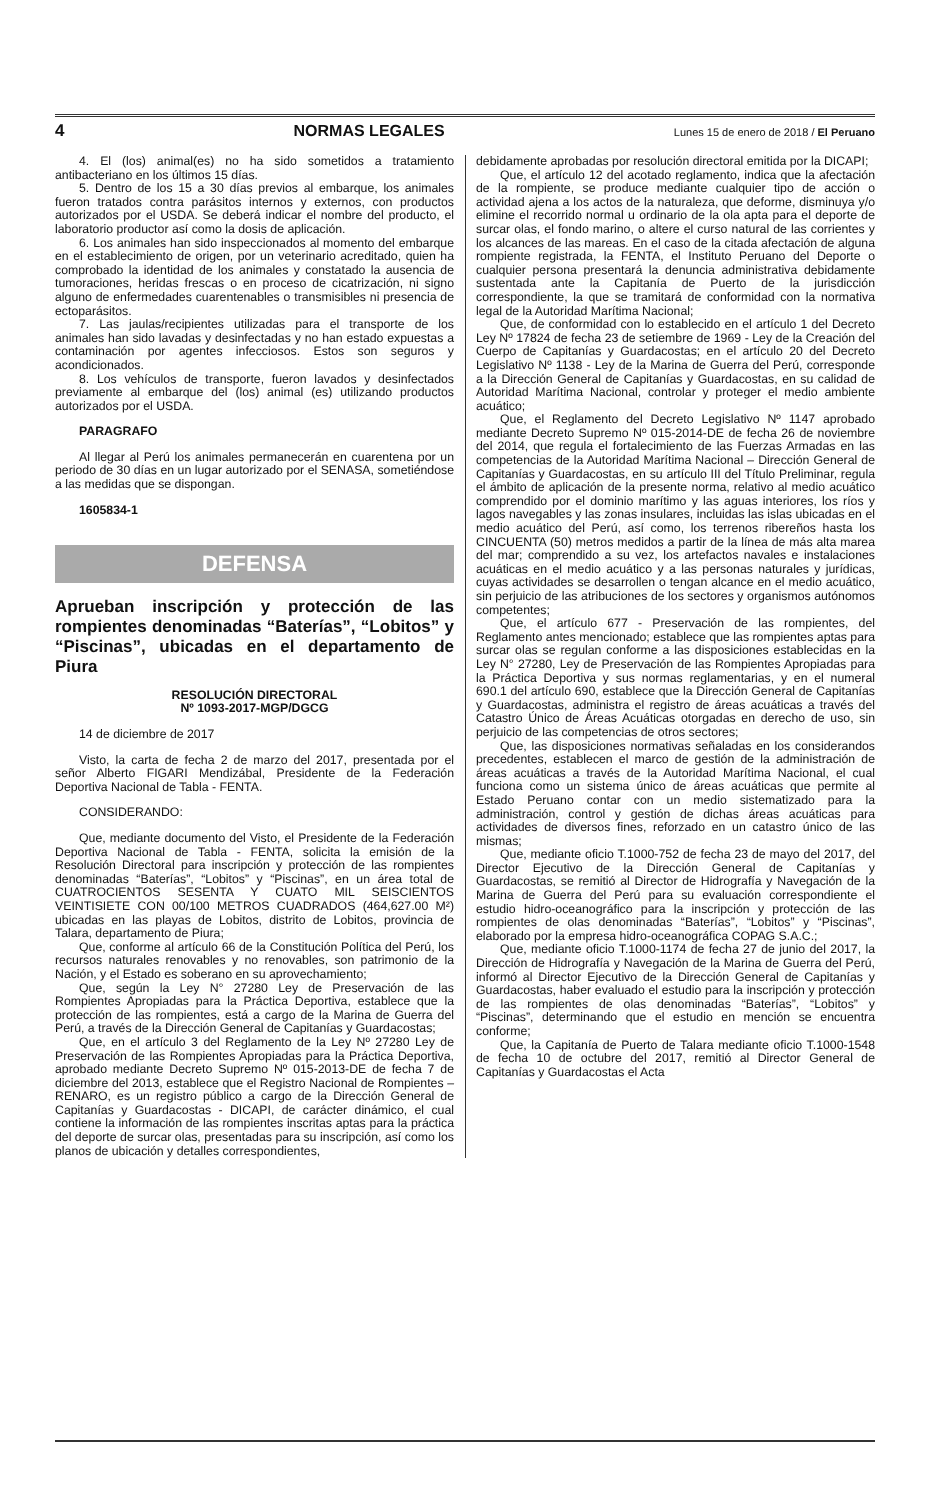4 NORMAS LEGALES Lunes 15 de enero de 2018 / El Peruano
4. El (los) animal(es) no ha sido sometidos a tratamiento antibacteriano en los últimos 15 días.
5. Dentro de los 15 a 30 días previos al embarque, los animales fueron tratados contra parásitos internos y externos, con productos autorizados por el USDA. Se deberá indicar el nombre del producto, el laboratorio productor así como la dosis de aplicación.
6. Los animales han sido inspeccionados al momento del embarque en el establecimiento de origen, por un veterinario acreditado, quien ha comprobado la identidad de los animales y constatado la ausencia de tumoraciones, heridas frescas o en proceso de cicatrización, ni signo alguno de enfermedades cuarentenables o transmisibles ni presencia de ectoparásitos.
7. Las jaulas/recipientes utilizadas para el transporte de los animales han sido lavadas y desinfectadas y no han estado expuestas a contaminación por agentes infecciosos. Estos son seguros y acondicionados.
8. Los vehículos de transporte, fueron lavados y desinfectados previamente al embarque del (los) animal (es) utilizando productos autorizados por el USDA.
PARAGRAFO
Al llegar al Perú los animales permanecerán en cuarentena por un periodo de 30 días en un lugar autorizado por el SENASA, sometiéndose a las medidas que se dispongan.
1605834-1
DEFENSA
Aprueban inscripción y protección de las rompientes denominadas “Baterías”, “Lobitos” y “Piscinas”, ubicadas en el departamento de Piura
RESOLUCIÓN DIRECTORAL
Nº 1093-2017-MGP/DGCG
14 de diciembre de 2017
Visto, la carta de fecha 2 de marzo del 2017, presentada por el señor Alberto FIGARI Mendizábal, Presidente de la Federación Deportiva Nacional de Tabla - FENTA.
CONSIDERANDO:
Que, mediante documento del Visto, el Presidente de la Federación Deportiva Nacional de Tabla - FENTA, solicita la emisión de la Resolución Directoral para inscripción y protección de las rompientes denominadas “Baterías”, “Lobitos” y “Piscinas”, en un área total de CUATROCIENTOS SESENTA Y CUATO MIL SEISCIENTOS VEINTISIETE CON 00/100 METROS CUADRADOS (464,627.00 M²) ubicadas en las playas de Lobitos, distrito de Lobitos, provincia de Talara, departamento de Piura;
Que, conforme al artículo 66 de la Constitución Política del Perú, los recursos naturales renovables y no renovables, son patrimonio de la Nación, y el Estado es soberano en su aprovechamiento;
Que, según la Ley N° 27280 Ley de Preservación de las Rompientes Apropiadas para la Práctica Deportiva, establece que la protección de las rompientes, está a cargo de la Marina de Guerra del Perú, a través de la Dirección General de Capitanías y Guardacostas;
Que, en el artículo 3 del Reglamento de la Ley Nº 27280 Ley de Preservación de las Rompientes Apropiadas para la Práctica Deportiva, aprobado mediante Decreto Supremo Nº 015-2013-DE de fecha 7 de diciembre del 2013, establece que el Registro Nacional de Rompientes – RENARO, es un registro público a cargo de la Dirección General de Capitanías y Guardacostas - DICAPI, de carácter dinámico, el cual contiene la información de las rompientes inscritas aptas para la práctica del deporte de surcar olas, presentadas para su inscripción, así como los planos de ubicación y detalles correspondientes,
debidamente aprobadas por resolución directoral emitida por la DICAPI;
Que, el artículo 12 del acotado reglamento, indica que la afectación de la rompiente, se produce mediante cualquier tipo de acción o actividad ajena a los actos de la naturaleza, que deforme, disminuya y/o elimine el recorrido normal u ordinario de la ola apta para el deporte de surcar olas, el fondo marino, o altere el curso natural de las corrientes y los alcances de las mareas. En el caso de la citada afectación de alguna rompiente registrada, la FENTA, el Instituto Peruano del Deporte o cualquier persona presentará la denuncia administrativa debidamente sustentada ante la Capitanía de Puerto de la jurisdicción correspondiente, la que se tramitará de conformidad con la normativa legal de la Autoridad Marítima Nacional;
Que, de conformidad con lo establecido en el artículo 1 del Decreto Ley Nº 17824 de fecha 23 de setiembre de 1969 - Ley de la Creación del Cuerpo de Capitanías y Guardacostas; en el artículo 20 del Decreto Legislativo Nº 1138 - Ley de la Marina de Guerra del Perú, corresponde a la Dirección General de Capitanías y Guardacostas, en su calidad de Autoridad Marítima Nacional, controlar y proteger el medio ambiente acuático;
Que, el Reglamento del Decreto Legislativo Nº 1147 aprobado mediante Decreto Supremo Nº 015-2014-DE de fecha 26 de noviembre del 2014, que regula el fortalecimiento de las Fuerzas Armadas en las competencias de la Autoridad Marítima Nacional – Dirección General de Capitanías y Guardacostas, en su artículo III del Título Preliminar, regula el ámbito de aplicación de la presente norma, relativo al medio acuático comprendido por el dominio marítimo y las aguas interiores, los ríos y lagos navegables y las zonas insulares, incluidas las islas ubicadas en el medio acuático del Perú, así como, los terrenos ribereños hasta los CINCUENTA (50) metros medidos a partir de la línea de más alta marea del mar; comprendido a su vez, los artefactos navales e instalaciones acuáticas en el medio acuático y a las personas naturales y jurídicas, cuyas actividades se desarrollen o tengan alcance en el medio acuático, sin perjuicio de las atribuciones de los sectores y organismos autónomos competentes;
Que, el artículo 677 - Preservación de las rompientes, del Reglamento antes mencionado; establece que las rompientes aptas para surcar olas se regulan conforme a las disposiciones establecidas en la Ley N° 27280, Ley de Preservación de las Rompientes Apropiadas para la Práctica Deportiva y sus normas reglamentarias, y en el numeral 690.1 del artículo 690, establece que la Dirección General de Capitanías y Guardacostas, administra el registro de áreas acuáticas a través del Catastro Único de Áreas Acuáticas otorgadas en derecho de uso, sin perjuicio de las competencias de otros sectores;
Que, las disposiciones normativas señaladas en los considerandos precedentes, establecen el marco de gestión de la administración de áreas acuáticas a través de la Autoridad Marítima Nacional, el cual funciona como un sistema único de áreas acuáticas que permite al Estado Peruano contar con un medio sistematizado para la administración, control y gestión de dichas áreas acuáticas para actividades de diversos fines, reforzado en un catastro único de las mismas;
Que, mediante oficio T.1000-752 de fecha 23 de mayo del 2017, del Director Ejecutivo de la Dirección General de Capitanías y Guardacostas, se remitió al Director de Hidrografía y Navegación de la Marina de Guerra del Perú para su evaluación correspondiente el estudio hidro-oceanográfico para la inscripción y protección de las rompientes de olas denominadas “Baterías”, “Lobitos” y “Piscinas”, elaborado por la empresa hidro-oceanográfica COPAG S.A.C.;
Que, mediante oficio T.1000-1174 de fecha 27 de junio del 2017, la Dirección de Hidrografía y Navegación de la Marina de Guerra del Perú, informó al Director Ejecutivo de la Dirección General de Capitanías y Guardacostas, haber evaluado el estudio para la inscripción y protección de las rompientes de olas denominadas “Baterías”, “Lobitos” y “Piscinas”, determinando que el estudio en mención se encuentra conforme;
Que, la Capitanía de Puerto de Talara mediante oficio T.1000-1548 de fecha 10 de octubre del 2017, remitió al Director General de Capitanías y Guardacostas el Acta